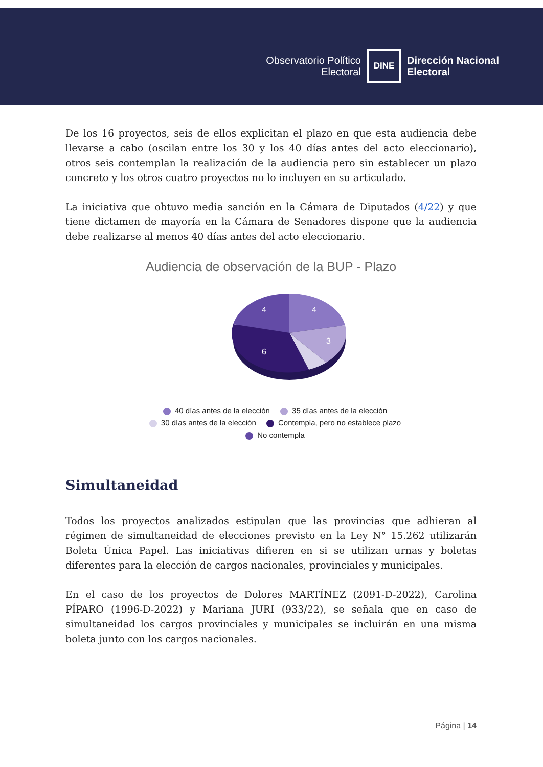Observatorio Político
Electoral
DINE
Dirección Nacional
Electoral
De los 16 proyectos, seis de ellos explicitan el plazo en que esta audiencia debe llevarse a cabo (oscilan entre los 30 y los 40 días antes del acto eleccionario), otros seis contemplan la realización de la audiencia pero sin establecer un plazo concreto y los otros cuatro proyectos no lo incluyen en su articulado.
La iniciativa que obtuvo media sanción en la Cámara de Diputados (4/22) y que tiene dictamen de mayoría en la Cámara de Senadores dispone que la audiencia debe realizarse al menos 40 días antes del acto eleccionario.
Audiencia de observación de la BUP - Plazo
4
4
3
6
40 días antes de la elección 35 días antes de la elección
30 días antes de la elección Contempla, pero no establece plazo
No contempla
Simultaneidad
Todos los proyectos analizados estipulan que las provincias que adhieran al régimen de simultaneidad de elecciones previsto en la Ley N° 15.262 utilizarán Boleta Única Papel. Las iniciativas difieren en si se utilizan urnas y boletas diferentes para la elección de cargos nacionales, provinciales y municipales.
En el caso de los proyectos de Dolores MARTÍNEZ (2091-D-2022), Carolina PÍPARO (1996-D-2022) y Mariana JURI (933/22), se señala que en caso de simultaneidad los cargos provinciales y municipales se incluirán en una misma boleta junto con los cargos nacionales.
Página | 14